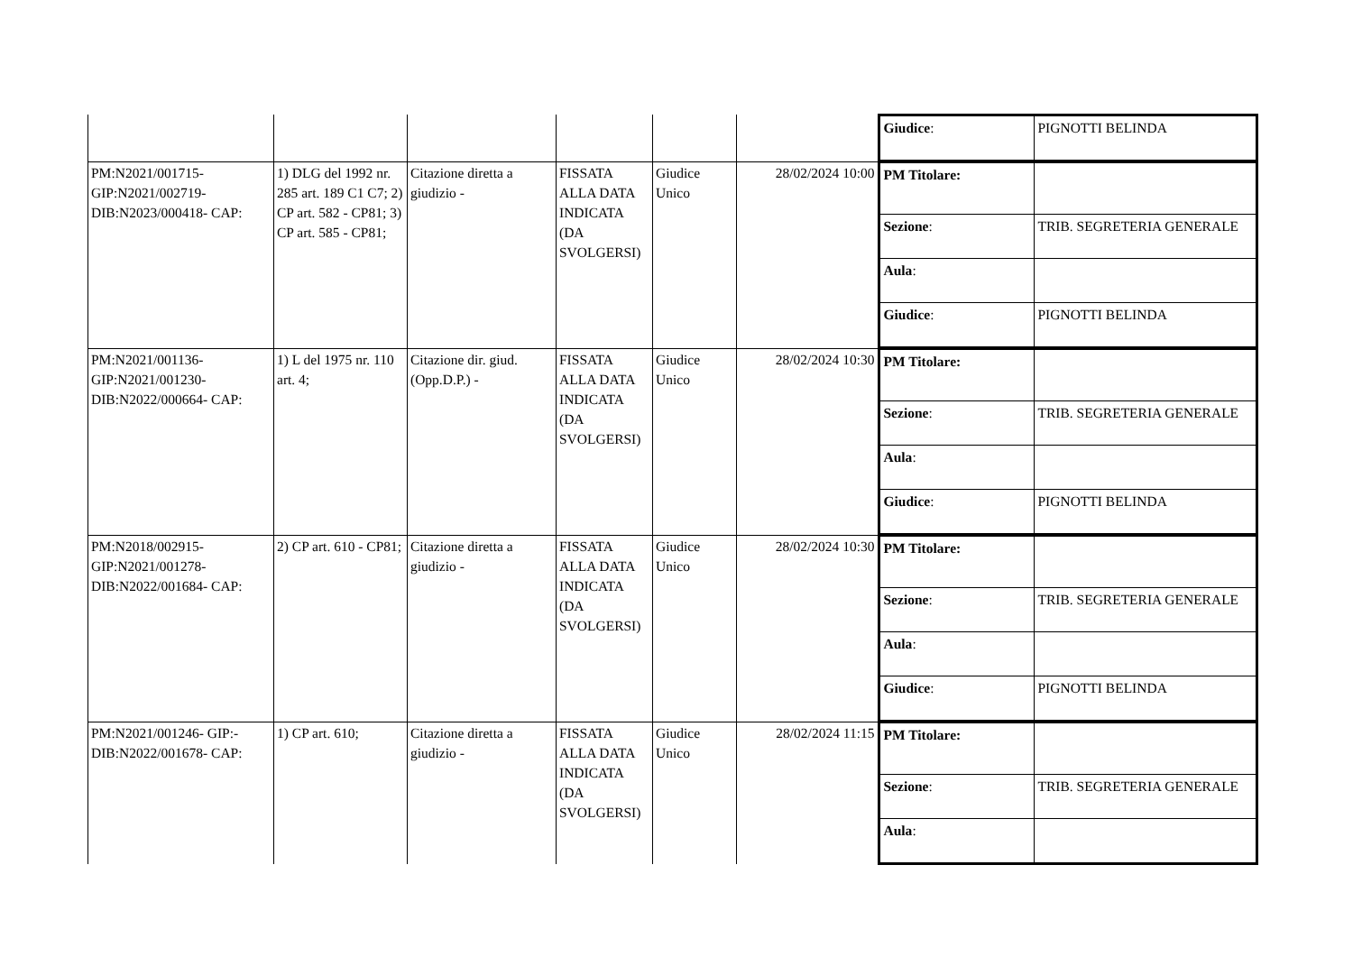| | | | | | | / Giudice : / PIGNOTTI BELINDA / |
| PM:N2021/001715-GIP:N2021/002719-DIB:N2023/000418- CAP: | 1) DLG del 1992 nr. 285 art. 189 C1 C7; 2) CP art. 582 - CP81; 3) CP art. 585 - CP81; | Citazione diretta a giudizio - | FISSATA ALLA DATA INDICATA (DA SVOLGERSI) | Giudice Unico | 28/02/2024 10:00 | / PM Titolare: / / / Sezione : / TRIB. SEGRETERIA GENERALE / / Aula : / / / Giudice : / PIGNOTTI BELINDA / |
| PM:N2021/001136-GIP:N2021/001230-DIB:N2022/000664- CAP: | 1) L del 1975 nr. 110 art. 4; | Citazione dir. giud.(Opp.D.P.) - | FISSATA ALLA DATA INDICATA (DA SVOLGERSI) | Giudice Unico | 28/02/2024 10:30 | / PM Titolare: / / / Sezione : / TRIB. SEGRETERIA GENERALE / / Aula : / / / Giudice : / PIGNOTTI BELINDA / |
| PM:N2018/002915-GIP:N2021/001278-DIB:N2022/001684- CAP: | 2) CP art. 610 - CP81; | Citazione diretta a giudizio - | FISSATA ALLA DATA INDICATA (DA SVOLGERSI) | Giudice Unico | 28/02/2024 10:30 | / PM Titolare: / / / Sezione : / TRIB. SEGRETERIA GENERALE / / Aula : / / / Giudice : / PIGNOTTI BELINDA / |
| PM:N2021/001246- GIP:-DIB:N2022/001678- CAP: | 1) CP art. 610; | Citazione diretta a giudizio - | FISSATA ALLA DATA INDICATA (DA SVOLGERSI) | Giudice Unico | 28/02/2024 11:15 | / PM Titolare: / / / Sezione : / TRIB. SEGRETERIA GENERALE / / Aula : / / |